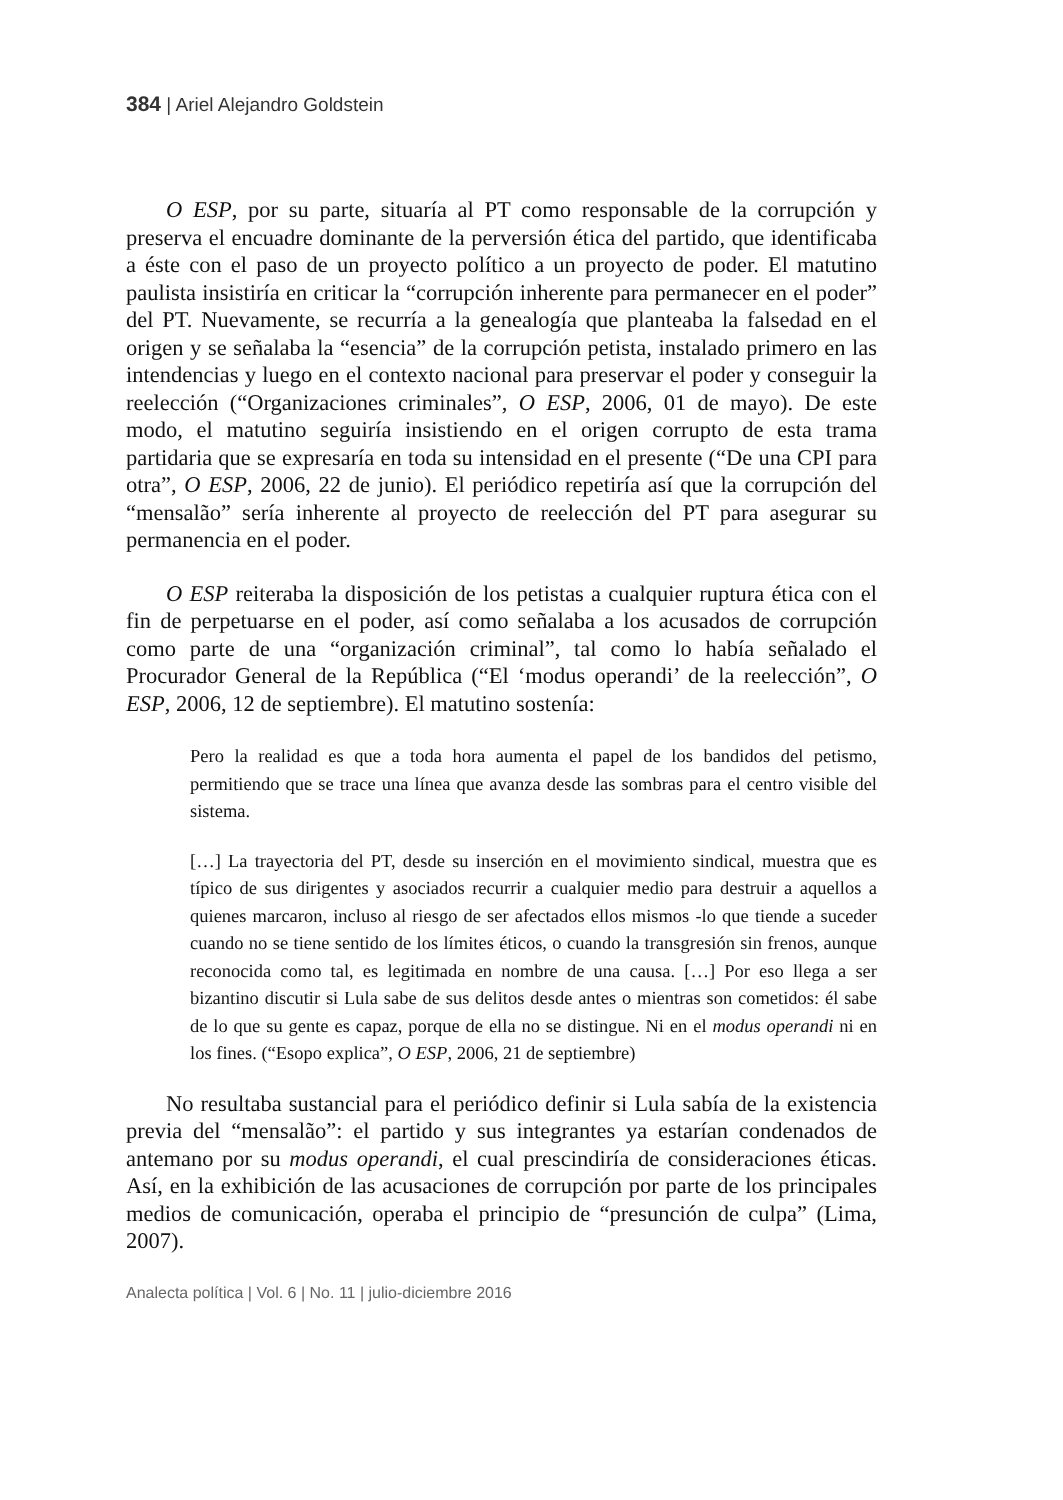384 | Ariel Alejandro Goldstein
O ESP, por su parte, situaría al PT como responsable de la corrupción y preserva el encuadre dominante de la perversión ética del partido, que identificaba a éste con el paso de un proyecto político a un proyecto de poder. El matutino paulista insistiría en criticar la “corrupción inherente para permanecer en el poder” del PT. Nuevamente, se recurría a la genealogía que planteaba la falsedad en el origen y se señalaba la “esencia” de la corrupción petista, instalado primero en las intendencias y luego en el contexto nacional para preservar el poder y conseguir la reelección (“Organizaciones criminales”, O ESP, 2006, 01 de mayo). De este modo, el matutino seguiría insistiendo en el origen corrupto de esta trama partidaria que se expresaría en toda su intensidad en el presente (“De una CPI para otra”, O ESP, 2006, 22 de junio). El periódico repetiría así que la corrupción del “mensalão” sería inherente al proyecto de reelección del PT para asegurar su permanencia en el poder.
O ESP reiteraba la disposición de los petistas a cualquier ruptura ética con el fin de perpetuarse en el poder, así como señalaba a los acusados de corrupción como parte de una “organización criminal”, tal como lo había señalado el Procurador General de la República (“El ‘modus operandi’ de la reelección”, O ESP, 2006, 12 de septiembre). El matutino sostenía:
Pero la realidad es que a toda hora aumenta el papel de los bandidos del petismo, permitiendo que se trace una línea que avanza desde las sombras para el centro visible del sistema.
[…] La trayectoria del PT, desde su inserción en el movimiento sindical, muestra que es típico de sus dirigentes y asociados recurrir a cualquier medio para destruir a aquellos a quienes marcaron, incluso al riesgo de ser afectados ellos mismos -lo que tiende a suceder cuando no se tiene sentido de los límites éticos, o cuando la transgresión sin frenos, aunque reconocida como tal, es legitimada en nombre de una causa. […] Por eso llega a ser bizantino discutir si Lula sabe de sus delitos desde antes o mientras son cometidos: él sabe de lo que su gente es capaz, porque de ella no se distingue. Ni en el modus operandi ni en los fines. (“Esopo explica”, O ESP, 2006, 21 de septiembre)
No resultaba sustancial para el periódico definir si Lula sabía de la existencia previa del “mensalão”: el partido y sus integrantes ya estarían condenados de antemano por su modus operandi, el cual prescindiría de consideraciones éticas. Así, en la exhibición de las acusaciones de corrupción por parte de los principales medios de comunicación, operaba el principio de “presunción de culpa” (Lima, 2007).
Analecta política | Vol. 6 | No. 11 | julio-diciembre 2016